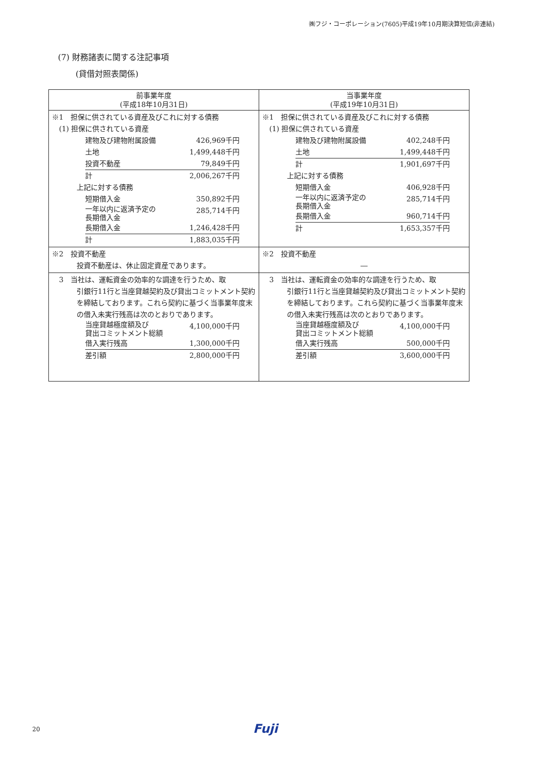㈱フジ・コーポレーション(7605)平成19年10月期決算短信(非連結)
(7) 財務諸表に関する注記事項
(貸借対照表関係)
| 前事業年度 (平成18年10月31日) | 当事業年度 (平成19年10月31日) |
| --- | --- |
| ※1 担保に供されている資産及びこれに対する債務 (1) 担保に供されている資産 / 建物及び建物附属設備 / 426,969千円 / / 土地 / 1,499,448千円 / / 投資不動産 / 79,849千円 / / 計 / 2,006,267千円 / 上記に対する債務 / 短期借入金 / 350,892千円 / / 一年以内に返済予定の 長期借入金 / 285,714千円 / / 長期借入金 / 1,246,428千円 / / 計 / 1,883,035千円 / | ※1 担保に供されている資産及びこれに対する債務 (1) 担保に供されている資産 / 建物及び建物附属設備 / 402,248千円 / / 土地 / 1,499,448千円 / / 計 / 1,901,697千円 / 上記に対する債務 / 短期借入金 / 406,928千円 / / 一年以内に返済予定の 長期借入金 / 285,714千円 / / 長期借入金 / 960,714千円 / / 計 / 1,653,357千円 / |
| ※2 投資不動産 投資不動産は、休止固定資産であります。 | ※2 投資不動産 ― |
| 3 当社は、運転資金の効率的な調達を行うため、取 引銀行11行と当座貸越契約及び貸出コミットメント契約を締結しております。これら契約に基づく当事業年度末の借入未実行残高は次のとおりであります。 / 当座貸越極度額及び 貸出コミットメント総額 / 4,100,000千円 / / 借入実行残高 / 1,300,000千円 / / 差引額 / 2,800,000千円 / | 3 当社は、運転資金の効率的な調達を行うため、取 引銀行11行と当座貸越契約及び貸出コミットメント契約を締結しております。これら契約に基づく当事業年度末の借入未実行残高は次のとおりであります。 / 当座貸越極度額及び 貸出コミットメント総額 / 4,100,000千円 / / 借入実行残高 / 500,000千円 / / 差引額 / 3,600,000千円 / |
20 Fuji